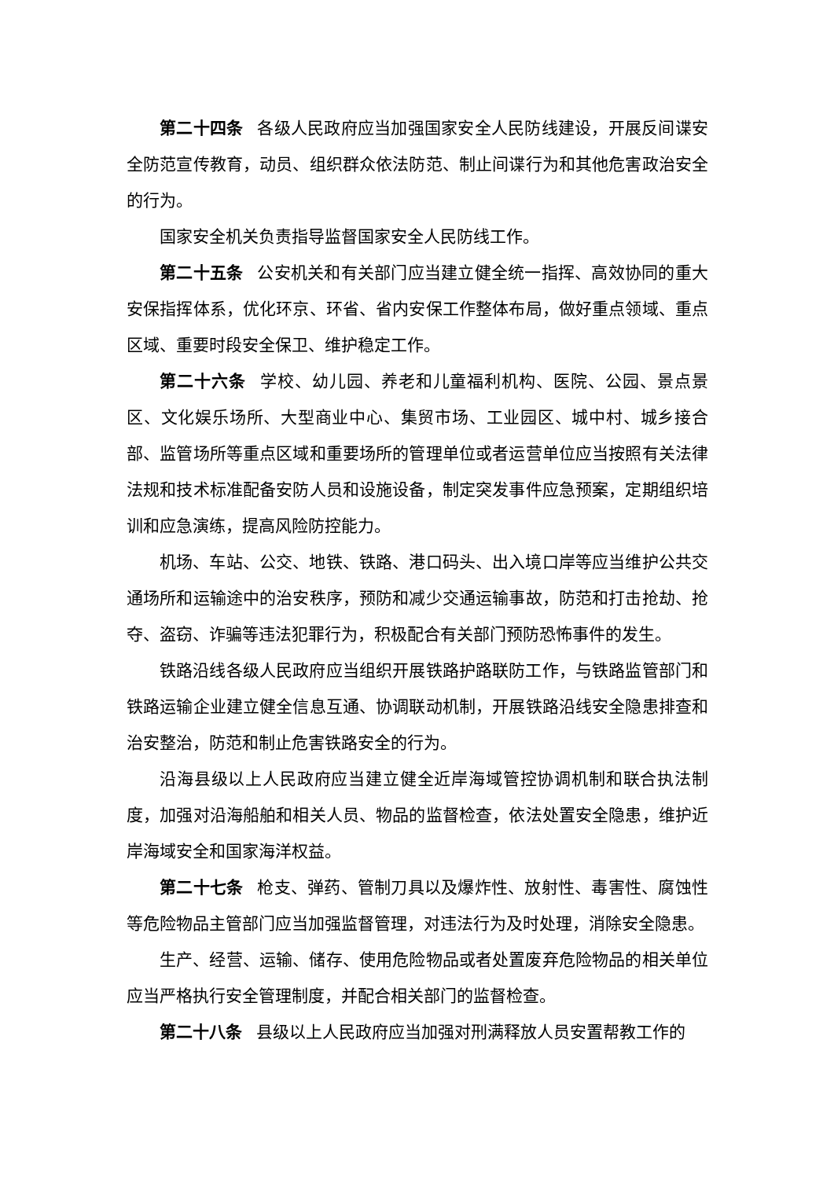第二十四条 各级人民政府应当加强国家安全人民防线建设，开展反间谍安全防范宣传教育，动员、组织群众依法防范、制止间谍行为和其他危害政治安全的行为。
国家安全机关负责指导监督国家安全人民防线工作。
第二十五条 公安机关和有关部门应当建立健全统一指挥、高效协同的重大安保指挥体系，优化环京、环省、省内安保工作整体布局，做好重点领域、重点区域、重要时段安全保卫、维护稳定工作。
第二十六条 学校、幼儿园、养老和儿童福利机构、医院、公园、景点景区、文化娱乐场所、大型商业中心、集贸市场、工业园区、城中村、城乡接合部、监管场所等重点区域和重要场所的管理单位或者运营单位应当按照有关法律法规和技术标准配备安防人员和设施设备，制定突发事件应急预案，定期组织培训和应急演练，提高风险防控能力。
机场、车站、公交、地铁、铁路、港口码头、出入境口岸等应当维护公共交通场所和运输途中的治安秩序，预防和减少交通运输事故，防范和打击抢劫、抢夺、盗窃、诈骗等违法犯罪行为，积极配合有关部门预防恐怖事件的发生。
铁路沿线各级人民政府应当组织开展铁路护路联防工作，与铁路监管部门和铁路运输企业建立健全信息互通、协调联动机制，开展铁路沿线安全隐患排查和治安整治，防范和制止危害铁路安全的行为。
沿海县级以上人民政府应当建立健全近岸海域管控协调机制和联合执法制度，加强对沿海船舶和相关人员、物品的监督检查，依法处置安全隐患，维护近岸海域安全和国家海洋权益。
第二十七条 枪支、弹药、管制刀具以及爆炸性、放射性、毒害性、腐蚀性等危险物品主管部门应当加强监督管理，对违法行为及时处理，消除安全隐患。
生产、经营、运输、储存、使用危险物品或者处置废弃危险物品的相关单位应当严格执行安全管理制度，并配合相关部门的监督检查。
第二十八条 县级以上人民政府应当加强对刑满释放人员安置帮教工作的